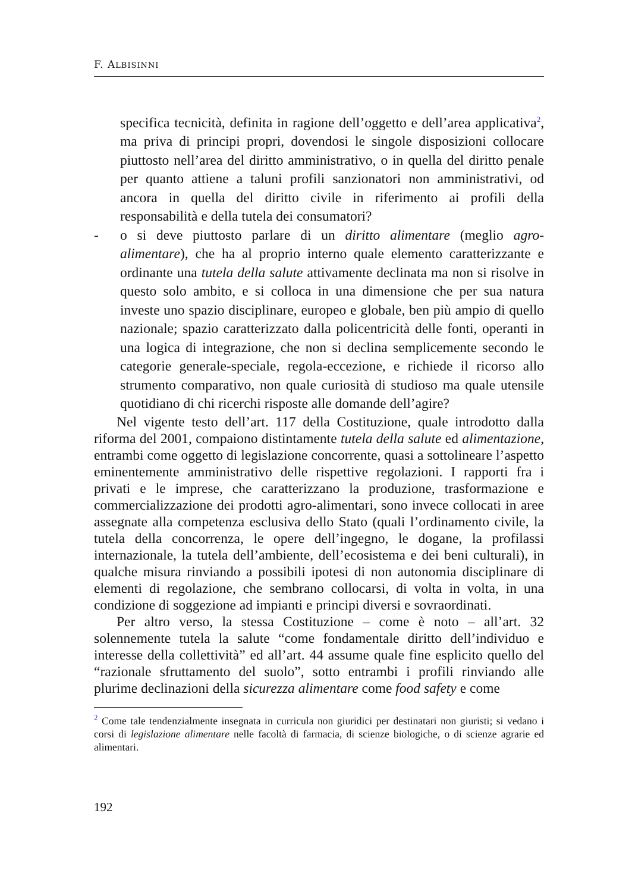F. ALBISINNI
specifica tecnicità, definita in ragione dell’oggetto e dell’area applicativa<sup>2</sup>, ma priva di principi propri, dovendosi le singole disposizioni collocare piuttosto nell’area del diritto amministrativo, o in quella del diritto penale per quanto attiene a taluni profili sanzionatori non amministrativi, od ancora in quella del diritto civile in riferimento ai profili della responsabilità e della tutela dei consumatori?
- o si deve piuttosto parlare di un diritto alimentare (meglio agro-alimentare), che ha al proprio interno quale elemento caratterizzante e ordinante una tutela della salute attivamente declinata ma non si risolve in questo solo ambito, e si colloca in una dimensione che per sua natura investe uno spazio disciplinare, europeo e globale, ben più ampio di quello nazionale; spazio caratterizzato dalla policentricità delle fonti, operanti in una logica di integrazione, che non si declina semplicemente secondo le categorie generale-speciale, regola-eccezione, e richiede il ricorso allo strumento comparativo, non quale curiosità di studioso ma quale utensile quotidiano di chi ricerchi risposte alle domande dell’agire?
Nel vigente testo dell’art. 117 della Costituzione, quale introdotto dalla riforma del 2001, compaiono distintamente tutela della salute ed alimentazione, entrambi come oggetto di legislazione concorrente, quasi a sottolineare l’aspetto eminentemente amministrativo delle rispettive regolazioni. I rapporti fra i privati e le imprese, che caratterizzano la produzione, trasformazione e commercializzazione dei prodotti agro-alimentari, sono invece collocati in aree assegnate alla competenza esclusiva dello Stato (quali l’ordinamento civile, la tutela della concorrenza, le opere dell’ingegno, le dogane, la profilassi internazionale, la tutela dell’ambiente, dell’ecosistema e dei beni culturali), in qualche misura rinviando a possibili ipotesi di non autonomia disciplinare di elementi di regolazione, che sembrano collocarsi, di volta in volta, in una condizione di soggezione ad impianti e principi diversi e sovraordinati.
Per altro verso, la stessa Costituzione – come è noto – all’art. 32 solennemente tutela la salute “come fondamentale diritto dell’individuo e interesse della collettività” ed all’art. 44 assume quale fine esplicito quello del “razionale sfruttamento del suolo”, sotto entrambi i profili rinviando alle plurime declinazioni della sicurezza alimentare come food safety e come
<sup>2</sup> Come tale tendenzialmente insegnata in curricula non giuridici per destinatari non giuristi; si vedano i corsi di legislazione alimentare nelle facoltà di farmacia, di scienze biologiche, o di scienze agrarie ed alimentari.
192